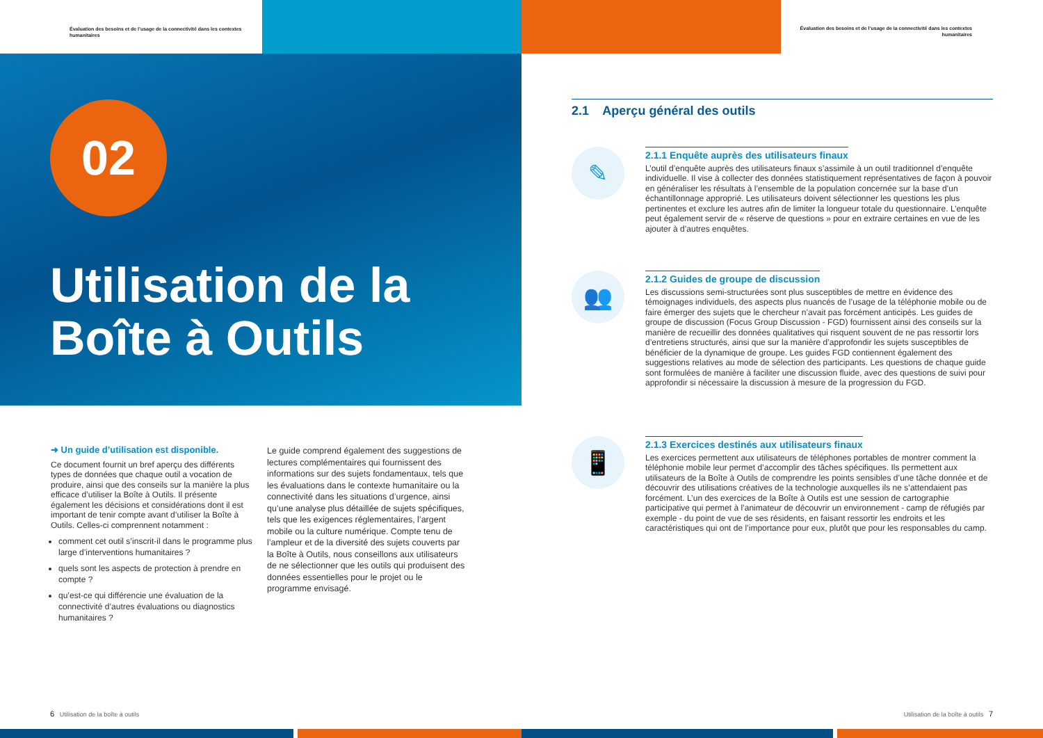Évaluation des besoins et de l’usage de la connectivité dans les contextes humanitaires
02
Utilisation de la
Boîte à Outils
➜ Un guide d’utilisation est disponible.
Ce document fournit un bref aperçu des différents types de données que chaque outil a vocation de produire, ainsi que des conseils sur la manière la plus efficace d’utiliser la Boîte à Outils. Il présente également les décisions et considérations dont il est important de tenir compte avant d’utiliser la Boîte à Outils. Celles-ci comprennent notamment :
comment cet outil s’inscrit-il dans le programme plus large d’interventions humanitaires ?
quels sont les aspects de protection à prendre en compte ?
qu’est-ce qui différencie une évaluation de la connectivité d’autres évaluations ou diagnostics humanitaires ?
Le guide comprend également des suggestions de lectures complémentaires qui fournissent des informations sur des sujets fondamentaux, tels que les évaluations dans le contexte humanitaire ou la connectivité dans les situations d’urgence, ainsi qu’une analyse plus détaillée de sujets spécifiques, tels que les exigences réglementaires, l’argent mobile ou la culture numérique. Compte tenu de l’ampleur et de la diversité des sujets couverts par la Boîte à Outils, nous conseillons aux utilisateurs de ne sélectionner que les outils qui produisent des données essentielles pour le projet ou le programme envisagé.
6 Utilisation de la boîte à outils
Évaluation des besoins et de l’usage de la connectivité dans les contextes humanitaires
2.1 Aperçu général des outils
✎
2.1.1 Enquête auprès des utilisateurs finaux
L’outil d’enquête auprès des utilisateurs finaux s’assimile à un outil traditionnel d’enquête individuelle. Il vise à collecter des données statistiquement représentatives de façon à pouvoir en généraliser les résultats à l’ensemble de la population concernée sur la base d’un échantillonnage approprié. Les utilisateurs doivent sélectionner les questions les plus pertinentes et exclure les autres afin de limiter la longueur totale du questionnaire. L’enquête peut également servir de « réserve de questions » pour en extraire certaines en vue de les ajouter à d’autres enquêtes.
👥
2.1.2 Guides de groupe de discussion
Les discussions semi-structurées sont plus susceptibles de mettre en évidence des témoignages individuels, des aspects plus nuancés de l’usage de la téléphonie mobile ou de faire émerger des sujets que le chercheur n’avait pas forcément anticipés. Les guides de groupe de discussion (Focus Group Discussion - FGD) fournissent ainsi des conseils sur la manière de recueillir des données qualitatives qui risquent souvent de ne pas ressortir lors d’entretiens structurés, ainsi que sur la manière d’approfondir les sujets susceptibles de bénéficier de la dynamique de groupe. Les guides FGD contiennent également des suggestions relatives au mode de sélection des participants. Les questions de chaque guide sont formulées de manière à faciliter une discussion fluide, avec des questions de suivi pour approfondir si nécessaire la discussion à mesure de la progression du FGD.
📱
2.1.3 Exercices destinés aux utilisateurs finaux
Les exercices permettent aux utilisateurs de téléphones portables de montrer comment la téléphonie mobile leur permet d’accomplir des tâches spécifiques. Ils permettent aux utilisateurs de la Boîte à Outils de comprendre les points sensibles d’une tâche donnée et de découvrir des utilisations créatives de la technologie auxquelles ils ne s’attendaient pas forcément. L’un des exercices de la Boîte à Outils est une session de cartographie participative qui permet à l’animateur de découvrir un environnement - camp de réfugiés par exemple - du point de vue de ses résidents, en faisant ressortir les endroits et les caractéristiques qui ont de l’importance pour eux, plutôt que pour les responsables du camp.
Utilisation de la boîte à outils 7